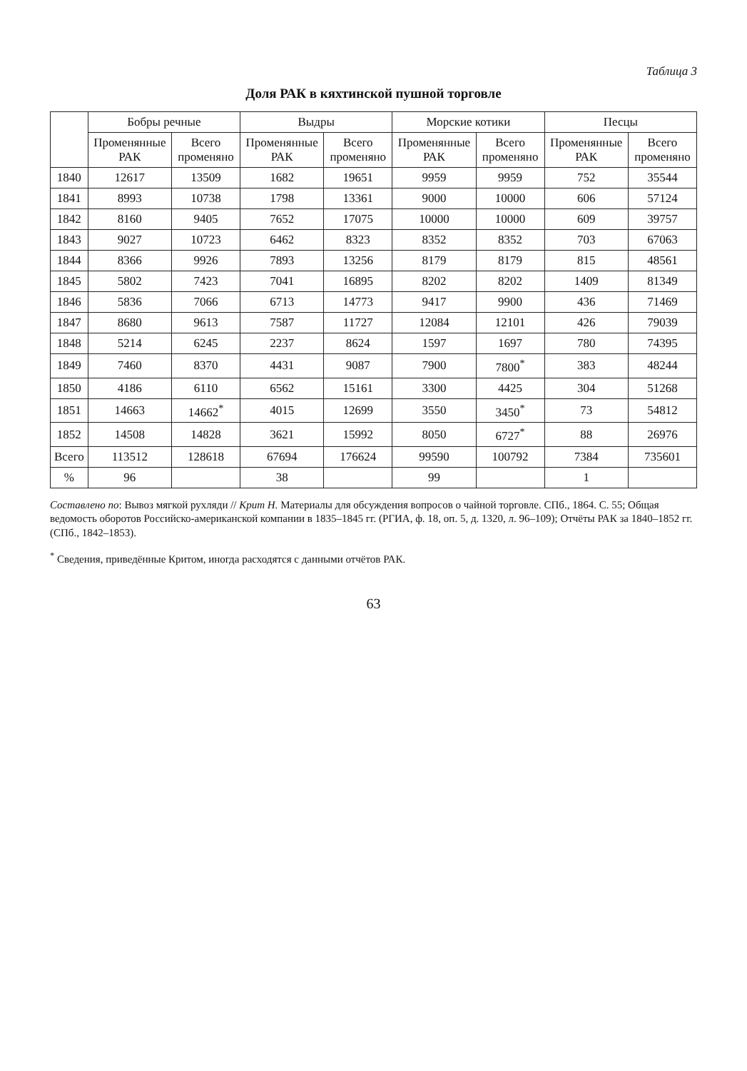Таблица 3
Доля РАК в кяхтинской пушной торговле
| | Бобры речные | | Выдры | | Морские котики | | Песцы | |
| --- | --- | --- | --- | --- | --- | --- | --- | --- |
| | Променянные РАК | Всего променяно | Променянные РАК | Всего променяно | Променянные РАК | Всего променяно | Променянные РАК | Всего променяно |
| 1840 | 12617 | 13509 | 1682 | 19651 | 9959 | 9959 | 752 | 35544 |
| 1841 | 8993 | 10738 | 1798 | 13361 | 9000 | 10000 | 606 | 57124 |
| 1842 | 8160 | 9405 | 7652 | 17075 | 10000 | 10000 | 609 | 39757 |
| 1843 | 9027 | 10723 | 6462 | 8323 | 8352 | 8352 | 703 | 67063 |
| 1844 | 8366 | 9926 | 7893 | 13256 | 8179 | 8179 | 815 | 48561 |
| 1845 | 5802 | 7423 | 7041 | 16895 | 8202 | 8202 | 1409 | 81349 |
| 1846 | 5836 | 7066 | 6713 | 14773 | 9417 | 9900 | 436 | 71469 |
| 1847 | 8680 | 9613 | 7587 | 11727 | 12084 | 12101 | 426 | 79039 |
| 1848 | 5214 | 6245 | 2237 | 8624 | 1597 | 1697 | 780 | 74395 |
| 1849 | 7460 | 8370 | 4431 | 9087 | 7900 | 7800<sup>*</sup> | 383 | 48244 |
| 1850 | 4186 | 6110 | 6562 | 15161 | 3300 | 4425 | 304 | 51268 |
| 1851 | 14663 | 14662<sup>*</sup> | 4015 | 12699 | 3550 | 3450<sup>*</sup> | 73 | 54812 |
| 1852 | 14508 | 14828 | 3621 | 15992 | 8050 | 6727<sup>*</sup> | 88 | 26976 |
| Всего | 113512 | 128618 | 67694 | 176624 | 99590 | 100792 | 7384 | 735601 |
| % | 96 | | 38 | | 99 | | 1 | |
Составлено по: Вывоз мягкой рухляди // Крит Н. Материалы для обсуждения вопросов о чайной торговле. СПб., 1864. С. 55; Общая ведомость оборотов Российско-американской компании в 1835–1845 гг. (РГИА, ф. 18, оп. 5, д. 1320, л. 96–109); Отчёты РАК за 1840–1852 гг. (СПб., 1842–1853).
<sup>*</sup> Сведения, приведённые Критом, иногда расходятся с данными отчётов РАК.
63